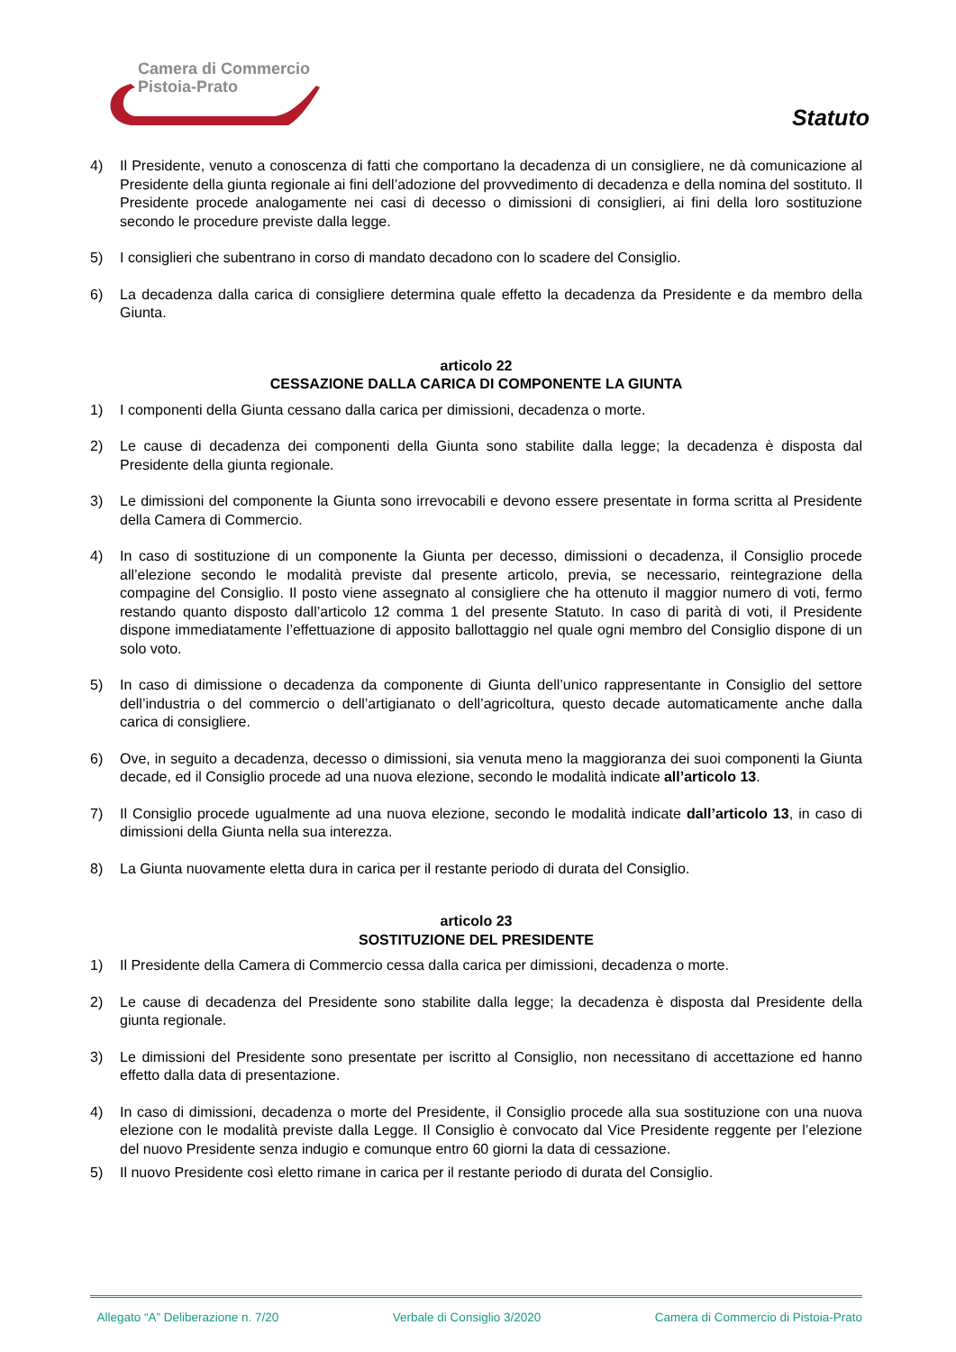Camera di Commercio
Pistoia-Prato
Statuto
4) Il Presidente, venuto a conoscenza di fatti che comportano la decadenza di un consigliere, ne dà comunicazione al Presidente della giunta regionale ai fini dell’adozione del provvedimento di decadenza e della nomina del sostituto. Il Presidente procede analogamente nei casi di decesso o dimissioni di consiglieri, ai fini della loro sostituzione secondo le procedure previste dalla legge.
5) I consiglieri che subentrano in corso di mandato decadono con lo scadere del Consiglio.
6) La decadenza dalla carica di consigliere determina quale effetto la decadenza da Presidente e da membro della Giunta.
articolo 22
CESSAZIONE DALLA CARICA DI COMPONENTE LA GIUNTA
1) I componenti della Giunta cessano dalla carica per dimissioni, decadenza o morte.
2) Le cause di decadenza dei componenti della Giunta sono stabilite dalla legge; la decadenza è disposta dal Presidente della giunta regionale.
3) Le dimissioni del componente la Giunta sono irrevocabili e devono essere presentate in forma scritta al Presidente della Camera di Commercio.
4) In caso di sostituzione di un componente la Giunta per decesso, dimissioni o decadenza, il Consiglio procede all’elezione secondo le modalità previste dal presente articolo, previa, se necessario, reintegrazione della compagine del Consiglio. Il posto viene assegnato al consigliere che ha ottenuto il maggior numero di voti, fermo restando quanto disposto dall’articolo 12 comma 1 del presente Statuto. In caso di parità di voti, il Presidente dispone immediatamente l’effettuazione di apposito ballottaggio nel quale ogni membro del Consiglio dispone di un solo voto.
5) In caso di dimissione o decadenza da componente di Giunta dell’unico rappresentante in Consiglio del settore dell’industria o del commercio o dell’artigianato o dell’agricoltura, questo decade automaticamente anche dalla carica di consigliere.
6) Ove, in seguito a decadenza, decesso o dimissioni, sia venuta meno la maggioranza dei suoi componenti la Giunta decade, ed il Consiglio procede ad una nuova elezione, secondo le modalità indicate all’articolo 13.
7) Il Consiglio procede ugualmente ad una nuova elezione, secondo le modalità indicate dall’articolo 13, in caso di dimissioni della Giunta nella sua interezza.
8) La Giunta nuovamente eletta dura in carica per il restante periodo di durata del Consiglio.
articolo 23
SOSTITUZIONE DEL PRESIDENTE
1) Il Presidente della Camera di Commercio cessa dalla carica per dimissioni, decadenza o morte.
2) Le cause di decadenza del Presidente sono stabilite dalla legge; la decadenza è disposta dal Presidente della giunta regionale.
3) Le dimissioni del Presidente sono presentate per iscritto al Consiglio, non necessitano di accettazione ed hanno effetto dalla data di presentazione.
4) In caso di dimissioni, decadenza o morte del Presidente, il Consiglio procede alla sua sostituzione con una nuova elezione con le modalità previste dalla Legge. Il Consiglio è convocato dal Vice Presidente reggente per l’elezione del nuovo Presidente senza indugio e comunque entro 60 giorni la data di cessazione.
5) Il nuovo Presidente così eletto rimane in carica per il restante periodo di durata del Consiglio.
Allegato “A” Deliberazione n. 7/20 Verbale di Consiglio 3/2020 Camera di Commercio di Pistoia-Prato